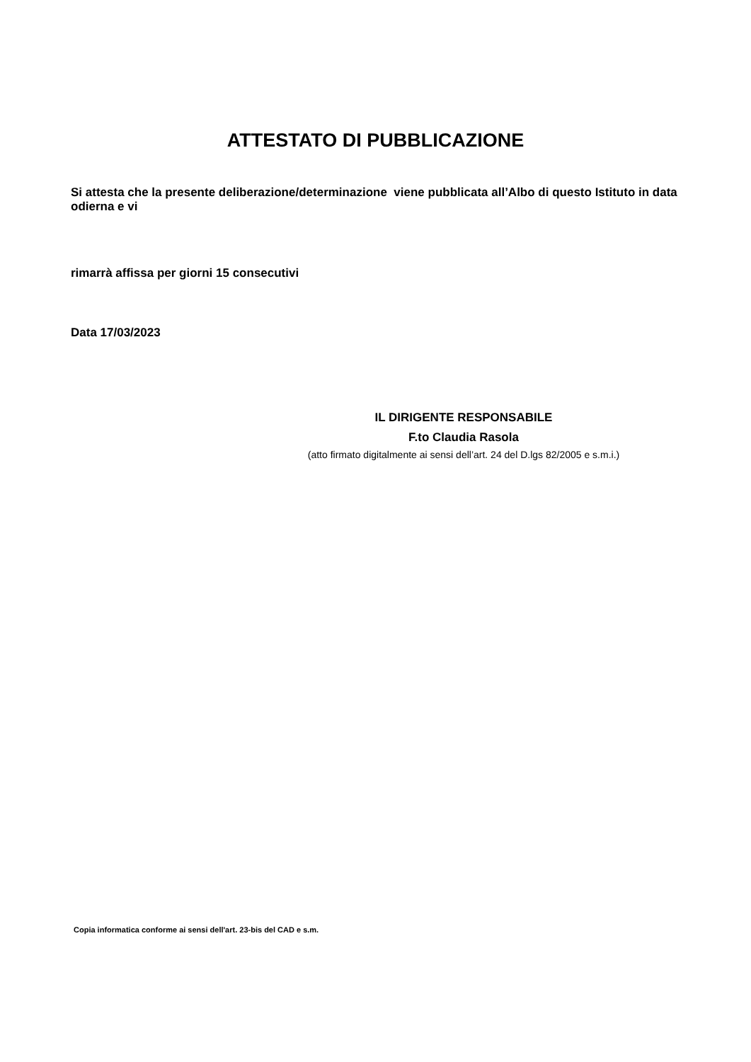ATTESTATO DI PUBBLICAZIONE
Si attesta che la presente deliberazione/determinazione viene pubblicata all’Albo di questo Istituto in data odierna e vi
rimarrà affissa per giorni 15 consecutivi
Data 17/03/2023
IL DIRIGENTE RESPONSABILE
F.to Claudia Rasola
(atto firmato digitalmente ai sensi dell’art. 24 del D.lgs 82/2005 e s.m.i.)
Copia informatica conforme ai sensi dell'art. 23-bis del CAD e s.m.